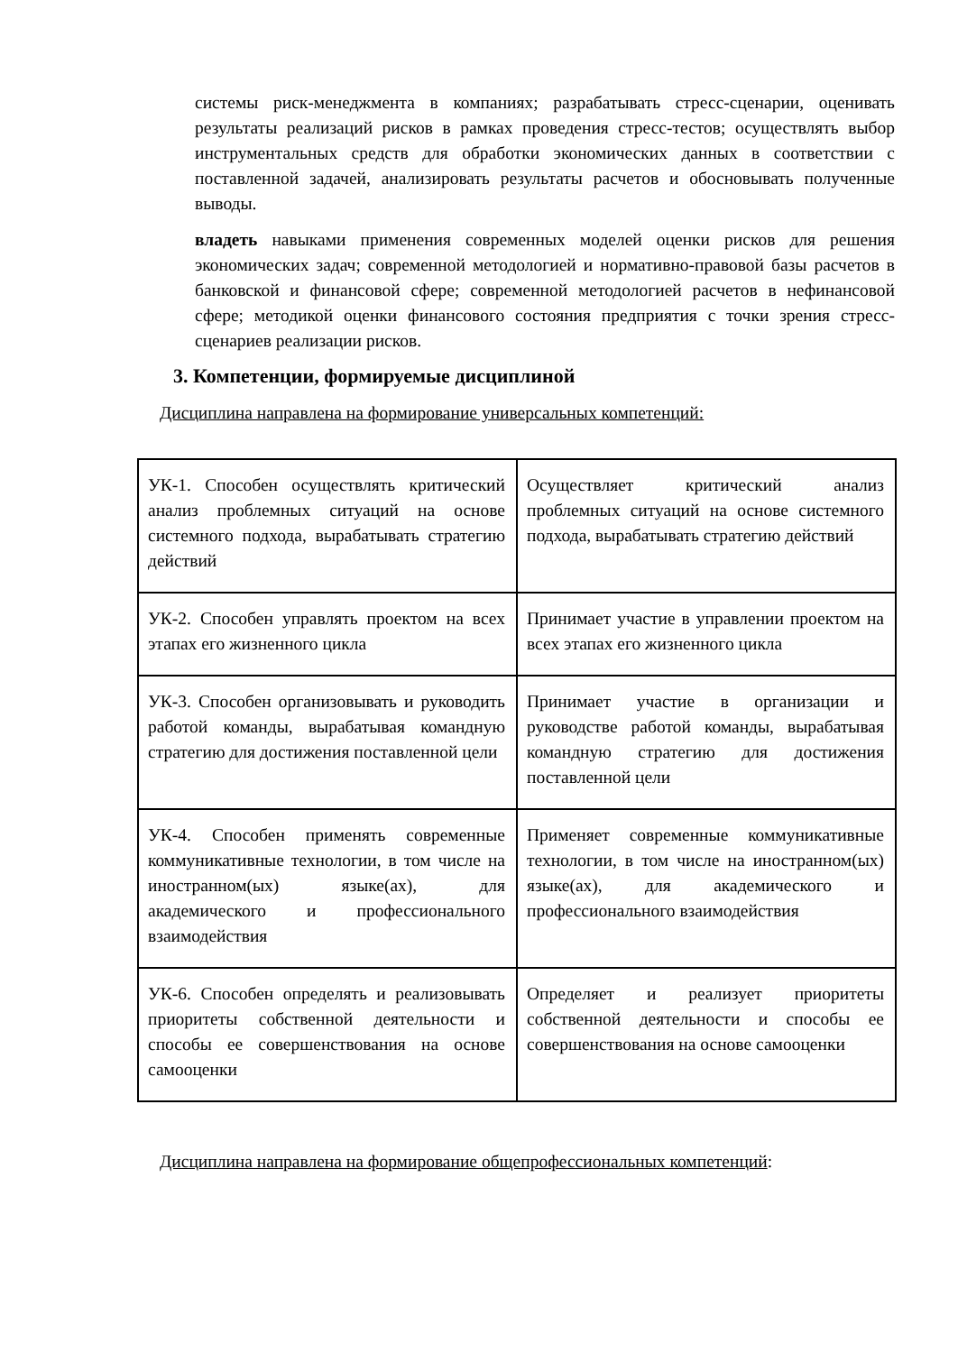системы риск-менеджмента в компаниях; разрабатывать стресс-сценарии, оценивать результаты реализаций рисков в рамках проведения стресс-тестов; осуществлять выбор инструментальных средств для обработки экономических данных в соответствии с поставленной задачей, анализировать результаты расчетов и обосновывать полученные выводы.
владеть навыками применения современных моделей оценки рисков для решения экономических задач; современной методологией и нормативно-правовой базы расчетов в банковской и финансовой сфере; современной методологией расчетов в нефинансовой сфере; методикой оценки финансового состояния предприятия с точки зрения стресс-сценариев реализации рисков.
3. Компетенции, формируемые дисциплиной
Дисциплина направлена на формирование универсальных компетенций:
| УК-1. Способен осуществлять критический анализ проблемных ситуаций на основе системного подхода, вырабатывать стратегию действий | Осуществляет критический анализ проблемных ситуаций на основе системного подхода, вырабатывать стратегию действий |
| УК-2. Способен управлять проектом на всех этапах его жизненного цикла | Принимает участие в управлении проектом на всех этапах его жизненного цикла |
| УК-3. Способен организовывать и руководить работой команды, вырабатывая командную стратегию для достижения поставленной цели | Принимает участие в организации и руководстве работой команды, вырабатывая командную стратегию для достижения поставленной цели |
| УК-4. Способен применять современные коммуникативные технологии, в том числе на иностранном(ых) языке(ах), для академического и профессионального взаимодействия | Применяет современные коммуникативные технологии, в том числе на иностранном(ых) языке(ах), для академического и профессионального взаимодействия |
| УК-6. Способен определять и реализовывать приоритеты собственной деятельности и способы ее совершенствования на основе самооценки | Определяет и реализует приоритеты собственной деятельности и способы ее совершенствования на основе самооценки |
Дисциплина направлена на формирование общепрофессиональных компетенций: